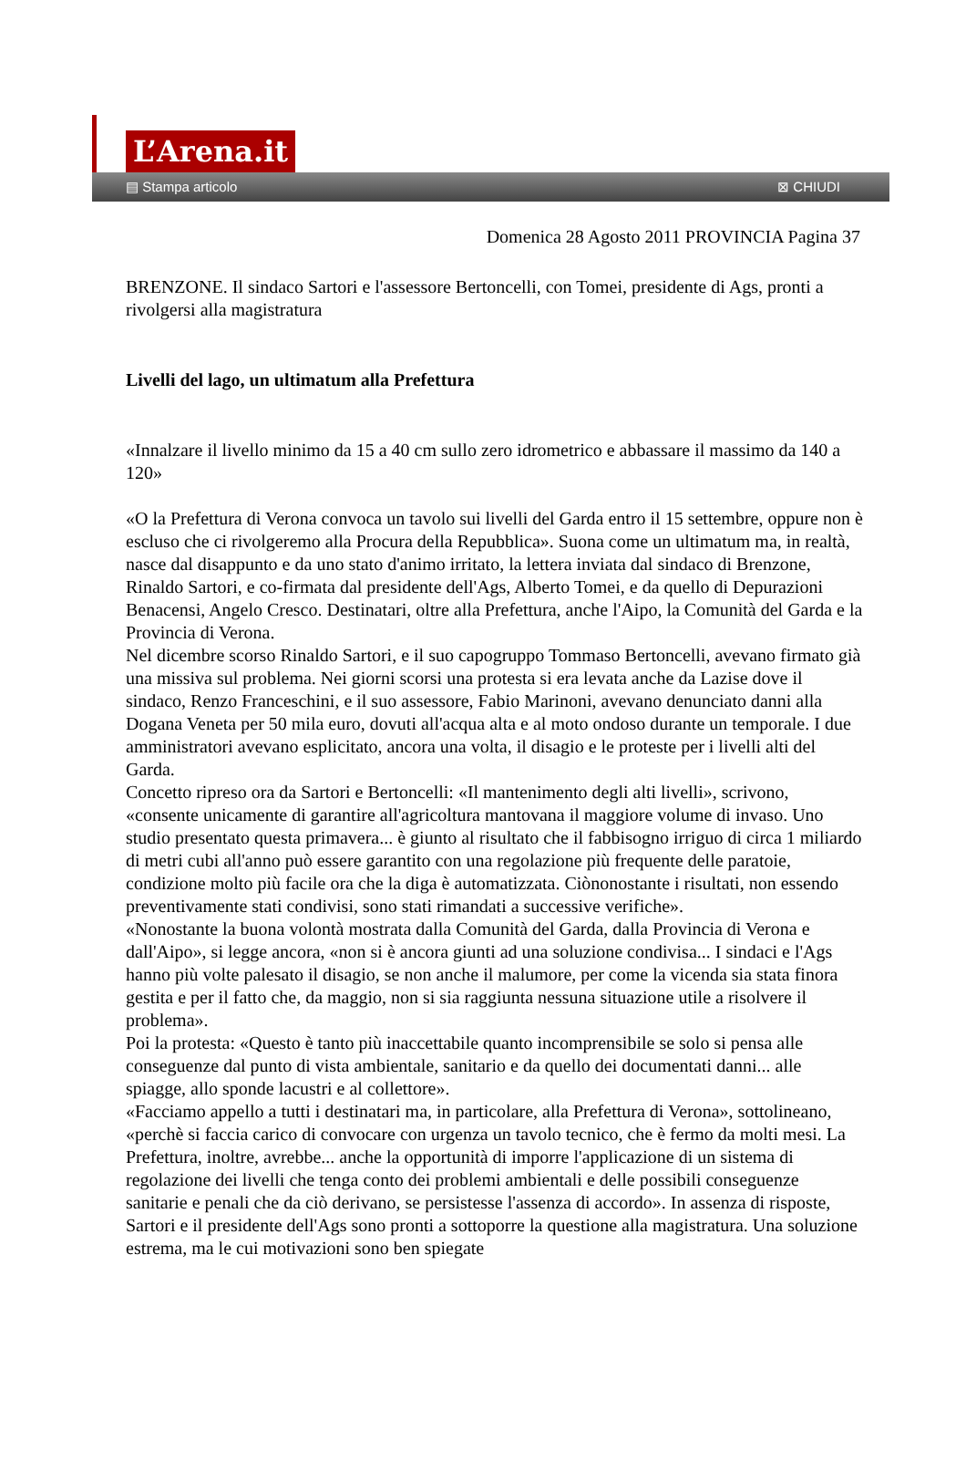L’Arena.it
▤ Stampa articolo ⊠ CHIUDI
Domenica 28 Agosto 2011 PROVINCIA Pagina 37
BRENZONE. Il sindaco Sartori e l'assessore Bertoncelli, con Tomei, presidente di Ags, pronti a rivolgersi alla magistratura
Livelli del lago, un ultimatum alla Prefettura
«Innalzare il livello minimo da 15 a 40 cm sullo zero idrometrico e abbassare il massimo da 140 a 120»
«O la Prefettura di Verona convoca un tavolo sui livelli del Garda entro il 15 settembre, oppure non è escluso che ci rivolgeremo alla Procura della Repubblica». Suona come un ultimatum ma, in realtà, nasce dal disappunto e da uno stato d'animo irritato, la lettera inviata dal sindaco di Brenzone, Rinaldo Sartori, e co-firmata dal presidente dell'Ags, Alberto Tomei, e da quello di Depurazioni Benacensi, Angelo Cresco. Destinatari, oltre alla Prefettura, anche l'Aipo, la Comunità del Garda e la Provincia di Verona.
Nel dicembre scorso Rinaldo Sartori, e il suo capogruppo Tommaso Bertoncelli, avevano firmato già una missiva sul problema. Nei giorni scorsi una protesta si era levata anche da Lazise dove il sindaco, Renzo Franceschini, e il suo assessore, Fabio Marinoni, avevano denunciato danni alla Dogana Veneta per 50 mila euro, dovuti all'acqua alta e al moto ondoso durante un temporale. I due amministratori avevano esplicitato, ancora una volta, il disagio e le proteste per i livelli alti del Garda.
Concetto ripreso ora da Sartori e Bertoncelli: «Il mantenimento degli alti livelli», scrivono, «consente unicamente di garantire all'agricoltura mantovana il maggiore volume di invaso. Uno studio presentato questa primavera... è giunto al risultato che il fabbisogno irriguo di circa 1 miliardo di metri cubi all'anno può essere garantito con una regolazione più frequente delle paratoie, condizione molto più facile ora che la diga è automatizzata. Ciònonostante i risultati, non essendo preventivamente stati condivisi, sono stati rimandati a successive verifiche».
«Nonostante la buona volontà mostrata dalla Comunità del Garda, dalla Provincia di Verona e dall'Aipo», si legge ancora, «non si è ancora giunti ad una soluzione condivisa... I sindaci e l'Ags hanno più volte palesato il disagio, se non anche il malumore, per come la vicenda sia stata finora gestita e per il fatto che, da maggio, non si sia raggiunta nessuna situazione utile a risolvere il problema».
Poi la protesta: «Questo è tanto più inaccettabile quanto incomprensibile se solo si pensa alle conseguenze dal punto di vista ambientale, sanitario e da quello dei documentati danni... alle spiagge, allo sponde lacustri e al collettore».
«Facciamo appello a tutti i destinatari ma, in particolare, alla Prefettura di Verona», sottolineano, «perchè si faccia carico di convocare con urgenza un tavolo tecnico, che è fermo da molti mesi. La Prefettura, inoltre, avrebbe... anche la opportunità di imporre l'applicazione di un sistema di regolazione dei livelli che tenga conto dei problemi ambientali e delle possibili conseguenze sanitarie e penali che da ciò derivano, se persistesse l'assenza di accordo». In assenza di risposte, Sartori e il presidente dell'Ags sono pronti a sottoporre la questione alla magistratura. Una soluzione estrema, ma le cui motivazioni sono ben spiegate